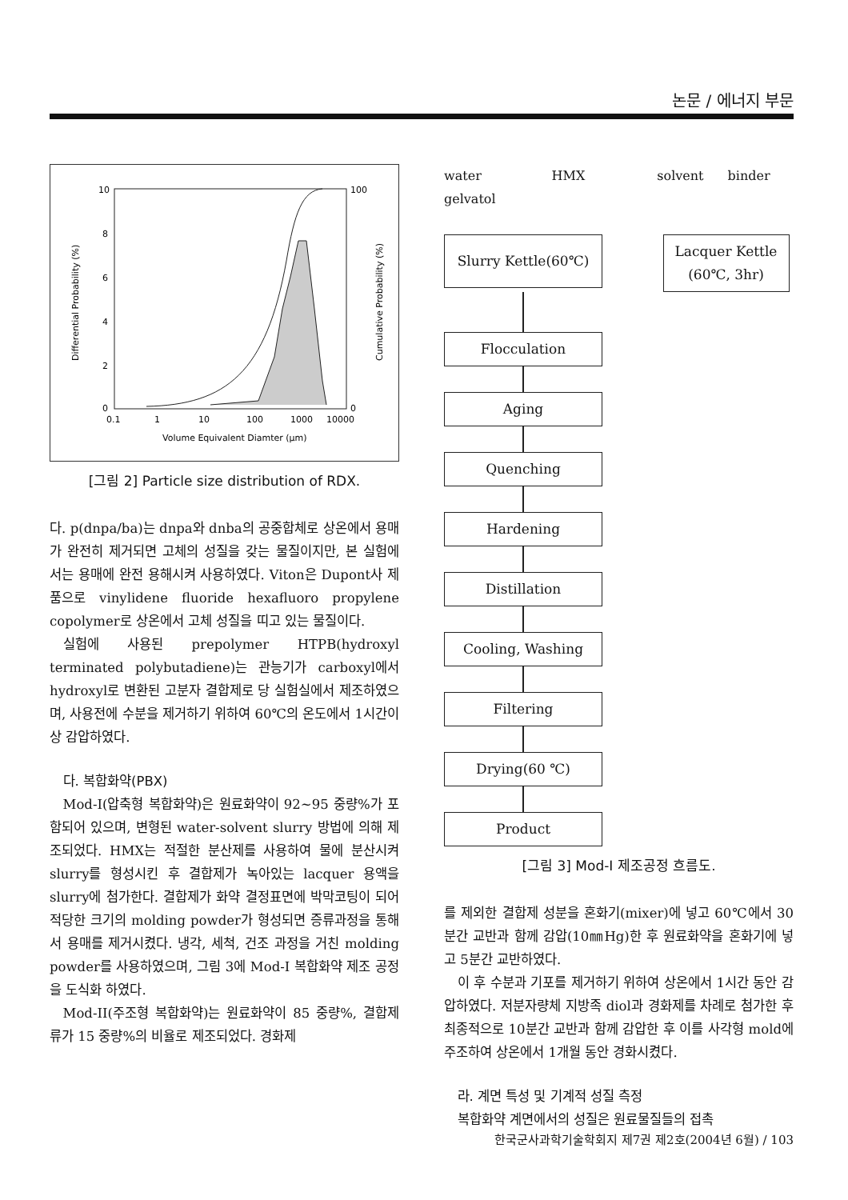논문 / 에너지 부문
10
8
6
4
2
0
100
0
0.1
1
10
100
1000
10000
Volume Equivalent Diamter (μm)
Differential Probability (%)
Cumulative Probability (%)
[그림 2] Particle size distribution of RDX.
다. p(dnpa/ba)는 dnpa와 dnba의 공중합체로 상온에서 용매가 완전히 제거되면 고체의 성질을 갖는 물질이지만, 본 실험에서는 용매에 완전 용해시켜 사용하였다. Viton은 Dupont사 제품으로 vinylidene fluoride hexafluoro propylene copolymer로 상온에서 고체 성질을 띠고 있는 물질이다.
실험에 사용된 prepolymer HTPB(hydroxyl terminated polybutadiene)는 관능기가 carboxyl에서 hydroxyl로 변환된 고분자 결합제로 당 실험실에서 제조하였으며, 사용전에 수분을 제거하기 위하여 60℃의 온도에서 1시간이상 감압하였다.
다. 복합화약(PBX)
Mod-I(압축형 복합화약)은 원료화약이 92~95 중량%가 포함되어 있으며, 변형된 water-solvent slurry 방법에 의해 제조되었다. HMX는 적절한 분산제를 사용하여 물에 분산시켜 slurry를 형성시킨 후 결합제가 녹아있는 lacquer 용액을 slurry에 첨가한다. 결합제가 화약 결정표면에 박막코팅이 되어 적당한 크기의 molding powder가 형성되면 증류과정을 통해서 용매를 제거시켰다. 냉각, 세척, 건조 과정을 거친 molding powder를 사용하였으며, 그림 3에 Mod-I 복합화약 제조 공정을 도식화 하였다.
Mod-II(주조형 복합화약)는 원료화약이 85 중량%, 결합제류가 15 중량%의 비율로 제조되었다. 경화제
water
gelvatol HMX solvent binder
Slurry Kettle(60℃)
Lacquer Kettle
(60℃, 3hr)
Flocculation
Aging
Quenching
Hardening
Distillation
Cooling, Washing
Filtering
Drying(60 ℃)
Product
[그림 3] Mod-I 제조공정 흐름도.
를 제외한 결합제 성분을 혼화기(mixer)에 넣고 60℃에서 30분간 교반과 함께 감압(10㎜Hg)한 후 원료화약을 혼화기에 넣고 5분간 교반하였다.
이 후 수분과 기포를 제거하기 위하여 상온에서 1시간 동안 감압하였다. 저분자량체 지방족 diol과 경화제를 차례로 첨가한 후 최종적으로 10분간 교반과 함께 감압한 후 이를 사각형 mold에 주조하여 상온에서 1개월 동안 경화시켰다.
라. 계면 특성 및 기계적 성질 측정
복합화약 계면에서의 성질은 원료물질들의 접촉
한국군사과학기술학회지 제7권 제2호(2004년 6월) / 103